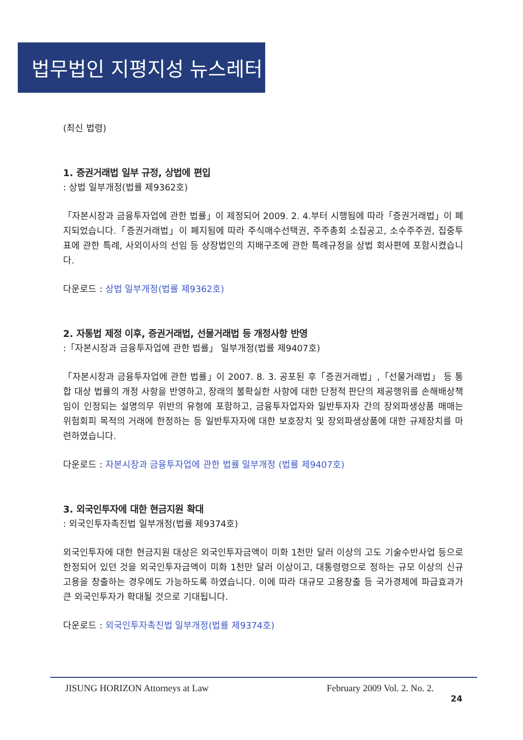법무법인 지평지성 뉴스레터
(최신 법령)
1. 증권거래법 일부 규정, 상법에 편입
: 상법 일부개정(법률 제9362호)
「자본시장과 금융투자업에 관한 법률」이 제정되어 2009. 2. 4.부터 시행됨에 따라「증권거래법」이 폐지되었습니다.「증권거래법」이 폐지됨에 따라 주식매수선택권, 주주총회 소집공고, 소수주주권, 집중투표에 관한 특례, 사외이사의 선임 등 상장법인의 지배구조에 관한 특례규정을 상법 회사편에 포함시켰습니다.
다운로드 : 상법 일부개정(법률 제9362호)
2. 자통법 제정 이후, 증권거래법, 선물거래법 등 개정사항 반영
:「자본시장과 금융투자업에 관한 법률」 일부개정(법률 제9407호)
「자본시장과 금융투자업에 관한 법률」이 2007. 8. 3. 공포된 후「증권거래법」,「선물거래법」 등 통합 대상 법률의 개정 사항을 반영하고, 장래의 불확실한 사항에 대한 단정적 판단의 제공행위를 손해배상책임이 인정되는 설명의무 위반의 유형에 포함하고, 금융투자업자와 일반투자자 간의 장외파생상품 매매는 위험회피 목적의 거래에 한정하는 등 일반투자자에 대한 보호장치 및 장외파생상품에 대한 규제장치를 마련하였습니다.
다운로드 : 자본시장과 금융투자업에 관한 법률 일부개정 (법률 제9407호)
3. 외국인투자에 대한 현금지원 확대
: 외국인투자촉진법 일부개정(법률 제9374호)
외국인투자에 대한 현금지원 대상은 외국인투자금액이 미화 1천만 달러 이상의 고도 기술수반사업 등으로 한정되어 있던 것을 외국인투자금액이 미화 1천만 달러 이상이고, 대통령령으로 정하는 규모 이상의 신규고용을 창출하는 경우에도 가능하도록 하였습니다. 이에 따라 대규모 고용창출 등 국가경제에 파급효과가 큰 외국인투자가 확대될 것으로 기대됩니다.
다운로드 : 외국인투자촉진법 일부개정(법률 제9374호)
JISUNG HORIZON Attorneys at Law February 2009 Vol. 2. No. 2.
24